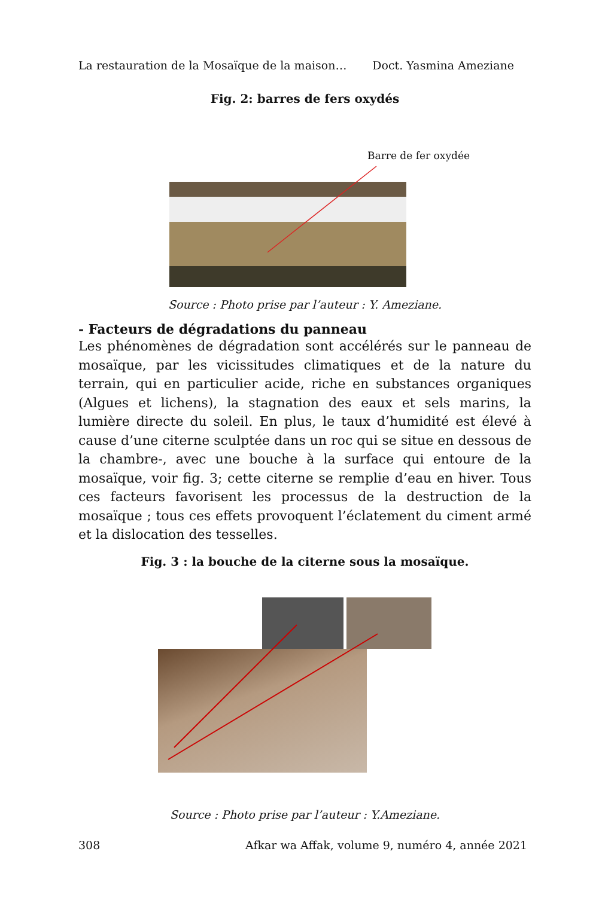La restauration de la Mosaïque de la maison… Doct. Yasmina Ameziane
Fig. 2: barres de fers oxydés
Barre de fer oxydée
Source : Photo prise par l’auteur : Y. Ameziane.
- Facteurs de dégradations du panneau
Les phénomènes de dégradation sont accélérés sur le panneau de mosaïque, par les vicissitudes climatiques et de la nature du terrain, qui en particulier acide, riche en substances organiques (Algues et lichens), la stagnation des eaux et sels marins, la lumière directe du soleil. En plus, le taux d’humidité est élevé à cause d’une citerne sculptée dans un roc qui se situe en dessous de la chambre-, avec une bouche à la surface qui entoure de la mosaïque, voir fig. 3; cette citerne se remplie d’eau en hiver. Tous ces facteurs favorisent les processus de la destruction de la mosaïque ; tous ces effets provoquent l’éclatement du ciment armé et la dislocation des tesselles.
Fig. 3 : la bouche de la citerne sous la mosaïque.
Source : Photo prise par l’auteur : Y.Ameziane.
308 Afkar wa Affak, volume 9, numéro 4, année 2021